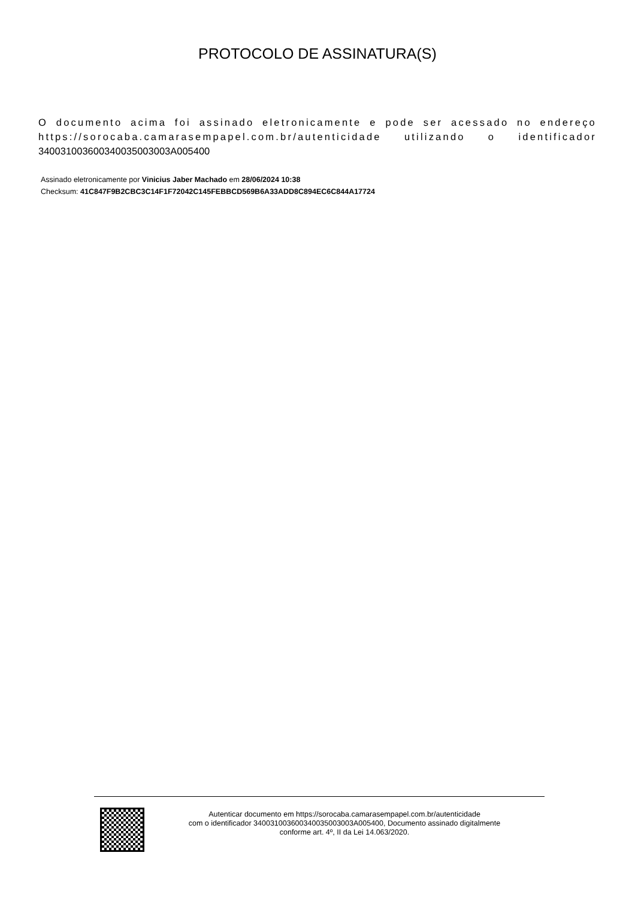PROTOCOLO DE ASSINATURA(S)
O documento acima foi assinado eletronicamente e pode ser acessado no endereço https://sorocaba.camarasempapel.com.br/autenticidade utilizando o identificador 340031003600340035003003A005400
Assinado eletronicamente por Vinicius Jaber Machado em 28/06/2024 10:38
Checksum: 41C847F9B2CBC3C14F1F72042C145FEBBCD569B6A33ADD8C894EC6C844A17724
Autenticar documento em https://sorocaba.camarasempapel.com.br/autenticidade
com o identificador 340031003600340035003003A005400, Documento assinado digitalmente
conforme art. 4º, II da Lei 14.063/2020.